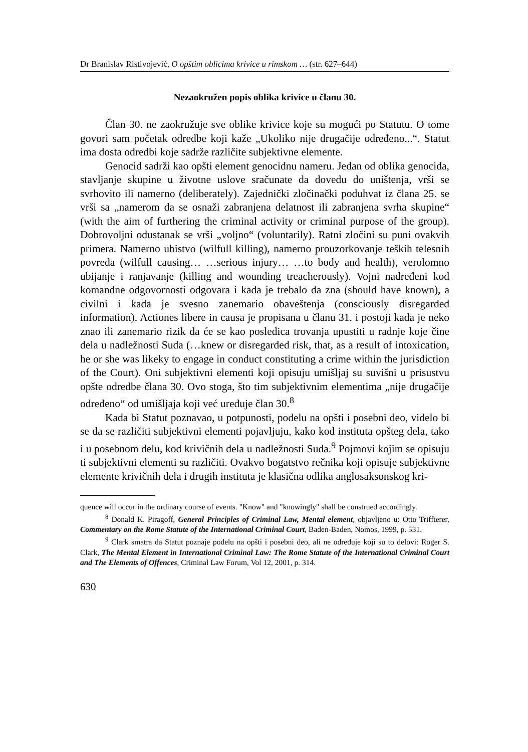Dr Branislav Ristivojević, O opštim oblicima krivice u rimskom … (str. 627–644)
Nezaokružen popis oblika krivice u članu 30.
Član 30. ne zaokružuje sve oblike krivice koje su mogući po Statutu. O tome govori sam početak odredbe koji kaže „Ukoliko nije drugačije određeno...“. Statut ima dosta odredbi koje sadrže različite subjektivne elemente.
Genocid sadrži kao opšti element genocidnu nameru. Jedan od oblika genocida, stavljanje skupine u životne uslove sračunate da dovedu do uništenja, vrši se svrhovito ili namerno (deliberately). Zajednički zločinački poduhvat iz člana 25. se vrši sa „namerom da se osnaži zabranjena delatnost ili zabranjena svrha skupine“ (with the aim of furthering the criminal activity or criminal purpose of the group). Dobrovoljni odustanak se vrši „voljno“ (voluntarily). Ratni zločini su puni ovakvih primera. Namerno ubistvo (wilfull killing), namerno prouzorkovanje teških telesnih povreda (wilfull causing… …serious injury… …to body and health), verolomno ubijanje i ranjavanje (killing and wounding treacherously). Vojni nadređeni kod komandne odgovornosti odgovara i kada je trebalo da zna (should have known), a civilni i kada je svesno zanemario obaveštenja (consciously disregarded information). Actiones libere in causa je propisana u članu 31. i postoji kada je neko znao ili zanemario rizik da će se kao posledica trovanja upustiti u radnje koje čine dela u nadležnosti Suda (…knew or disregarded risk, that, as a result of intoxication, he or she was likeky to engage in conduct constituting a crime within the jurisdiction of the Court). Oni subjektivni elementi koji opisuju umišljaj su suvišni u prisustvu opšte odredbe člana 30. Ovo stoga, što tim subjektivnim elementima „nije drugačije određeno“ od umišljaja koji već uređuje član 30.<sup>8</sup>
Kada bi Statut poznavao, u potpunosti, podelu na opšti i posebni deo, videlo bi se da se različiti subjektivni elementi pojavljuju, kako kod instituta opšteg dela, tako i u posebnom delu, kod krivičnih dela u nadležnosti Suda.<sup>9</sup> Pojmovi kojim se opisuju ti subjektivni elementi su različiti. Ovakvo bogatstvo rečnika koji opisuje subjektivne elemente krivičnih dela i drugih instituta je klasična odlika anglosaksonskog kri-
quence will occur in the ordinary course of events. "Know" and "knowingly" shall be construed accordingly.
<sup>8</sup> Donald K. Piragoff, General Principles of Criminal Law, Mental element, objavljeno u: Otto Triffterer, Commentary on the Rome Statute of the International Criminal Court, Baden-Baden, Nomos, 1999, p. 531.
<sup>9</sup> Clark smatra da Statut poznaje podelu na opšti i posebni deo, ali ne određuje koji su to delovi: Roger S. Clark, The Mental Element in International Criminal Law: The Rome Statute of the International Criminal Court and The Elements of Offences, Criminal Law Forum, Vol 12, 2001, p. 314.
630